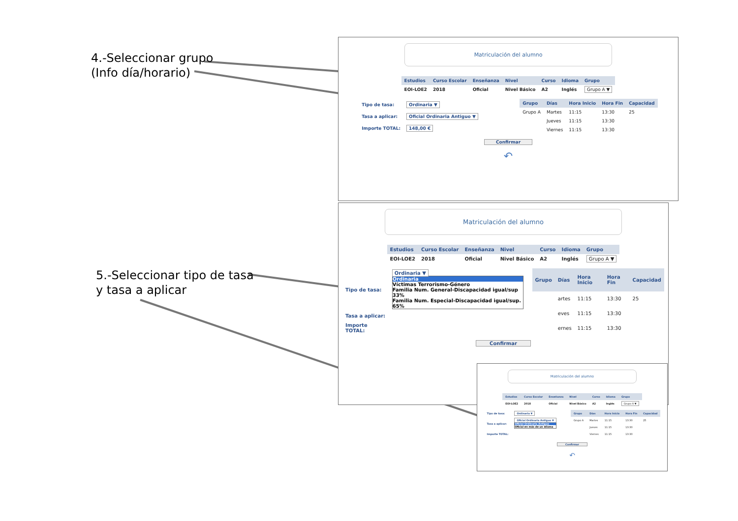4.-Seleccionar grupo
(Info día/horario)
5.-Seleccionar tipo de tasa
y tasa a aplicar
Matriculación del alumno
| Estudios | Curso Escolar | Enseñanza | Nivel | Curso | Idioma | Grupo |
| --- | --- | --- | --- | --- | --- | --- |
| EOI-LOE2 | 2018 | Oficial | Nivel Básico | A2 | Inglés | Grupo A ▼ |
| Tipo de tasa: | Ordinaria ▼ |
| Tasa a aplicar: | Oficial Ordinaria Antiguo ▼ |
| Importe TOTAL: | 148,00 € |
| Grupo | Días | Hora Inicio | Hora Fin | Capacidad |
| --- | --- | --- | --- | --- |
| Grupo A | Martes | 11:15 | 13:30 | 25 |
| | Jueves | 11:15 | 13:30 | |
| | Viernes | 11:15 | 13:30 | |
Confirmar
↶
Matriculación del alumno
| Estudios | Curso Escolar | Enseñanza | Nivel | Curso | Idioma | Grupo |
| --- | --- | --- | --- | --- | --- | --- |
| EOI-LOE2 | 2018 | Oficial | Nivel Básico | A2 | Inglés | Grupo A ▼ |
| Tipo de tasa: | Ordinaria ▼ Ordinaria Víctimas Terrorismo-Género Familia Num. General-Discapacidad igual/sup 33% Familia Num. Especial-Discapacidad igual/sup. 65% |
| Tasa a aplicar: | |
| Importe TOTAL: | |
| Grupo | Días | Hora Inicio | Hora Fin | Capacidad |
| --- | --- | --- | --- | --- |
| | artes | 11:15 | 13:30 | 25 |
| | eves | 11:15 | 13:30 | |
| | ernes | 11:15 | 13:30 | |
Confirmar
Matriculación del alumno
| Estudios | Curso Escolar | Enseñanza | Nivel | Curso | Idioma | Grupo |
| --- | --- | --- | --- | --- | --- | --- |
| EOI-LOE2 | 2018 | Oficial | Nivel Básico | A2 | Inglés | Grupo A ▼ |
| Tipo de tasa: | Ordinaria ▼ |
| Tasa a aplicar: | Oficial Ordinaria Antiguo ▼ Oficial Ordinaria Antiguo Oficial en más de un idioma |
| Importe TOTAL: | |
| Grupo | Días | Hora Inicio | Hora Fin | Capacidad |
| --- | --- | --- | --- | --- |
| Grupo A | Martes | 11:15 | 13:30 | 25 |
| | Jueves | 11:15 | 13:30 | |
| | Viernes | 11:15 | 13:30 | |
Confirmar
↶